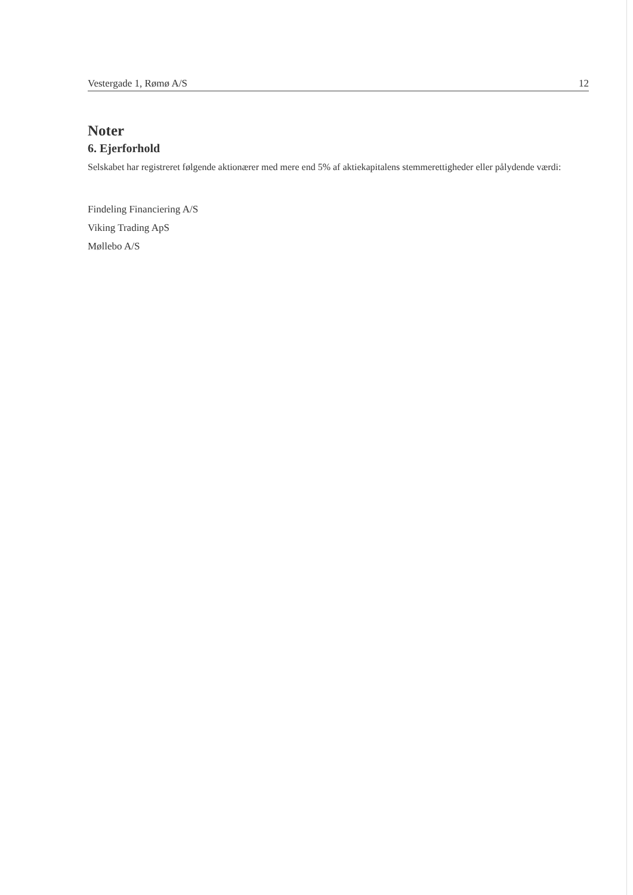Vestergade 1, Rømø A/S 12
Noter
6. Ejerforhold
Selskabet har registreret følgende aktionærer med mere end 5% af aktiekapitalens stemmerettigheder eller pålydende værdi:
Findeling Financiering A/S
Viking Trading ApS
Møllebo A/S